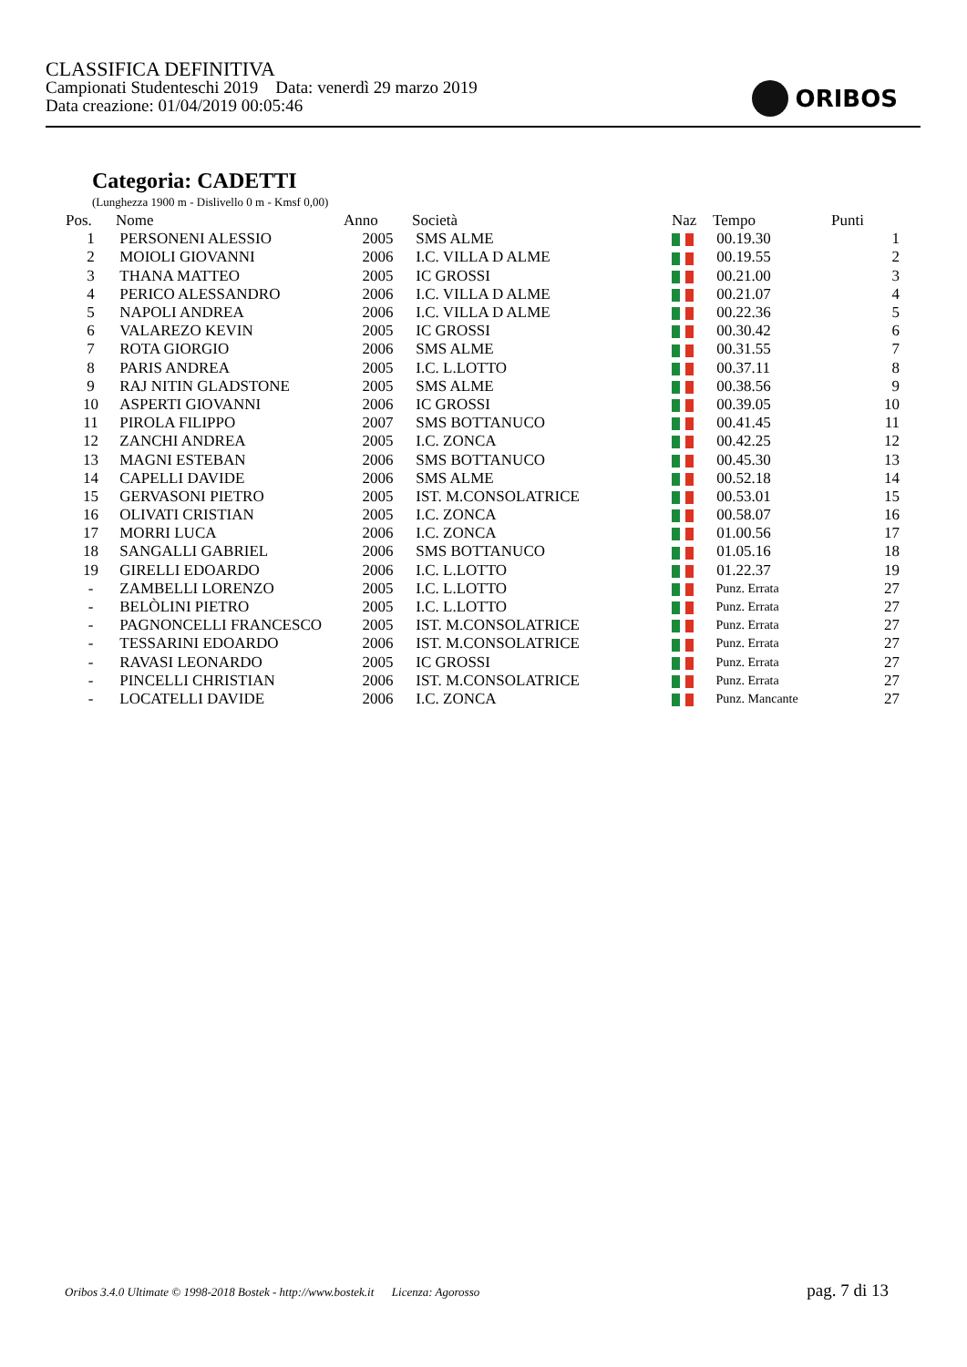CLASSIFICA DEFINITIVA
Campionati Studenteschi 2019 Data: venerdì 29 marzo 2019
Data creazione: 01/04/2019 00:05:46
ORIBOS
Categoria: CADETTI
(Lunghezza 1900 m - Dislivello 0 m - Kmsf 0,00)
| Pos. | Nome | Anno | Società | Naz | Tempo | Punti |
| --- | --- | --- | --- | --- | --- | --- |
| 1 | PERSONENI ALESSIO | 2005 | SMS ALME | | 00.19.30 | 1 |
| 2 | MOIOLI GIOVANNI | 2006 | I.C. VILLA D ALME | | 00.19.55 | 2 |
| 3 | THANA MATTEO | 2005 | IC GROSSI | | 00.21.00 | 3 |
| 4 | PERICO ALESSANDRO | 2006 | I.C. VILLA D ALME | | 00.21.07 | 4 |
| 5 | NAPOLI ANDREA | 2006 | I.C. VILLA D ALME | | 00.22.36 | 5 |
| 6 | VALAREZO KEVIN | 2005 | IC GROSSI | | 00.30.42 | 6 |
| 7 | ROTA GIORGIO | 2006 | SMS ALME | | 00.31.55 | 7 |
| 8 | PARIS ANDREA | 2005 | I.C. L.LOTTO | | 00.37.11 | 8 |
| 9 | RAJ NITIN GLADSTONE | 2005 | SMS ALME | | 00.38.56 | 9 |
| 10 | ASPERTI GIOVANNI | 2006 | IC GROSSI | | 00.39.05 | 10 |
| 11 | PIROLA FILIPPO | 2007 | SMS BOTTANUCO | | 00.41.45 | 11 |
| 12 | ZANCHI ANDREA | 2005 | I.C. ZONCA | | 00.42.25 | 12 |
| 13 | MAGNI ESTEBAN | 2006 | SMS BOTTANUCO | | 00.45.30 | 13 |
| 14 | CAPELLI DAVIDE | 2006 | SMS ALME | | 00.52.18 | 14 |
| 15 | GERVASONI PIETRO | 2005 | IST. M.CONSOLATRICE | | 00.53.01 | 15 |
| 16 | OLIVATI CRISTIAN | 2005 | I.C. ZONCA | | 00.58.07 | 16 |
| 17 | MORRI LUCA | 2006 | I.C. ZONCA | | 01.00.56 | 17 |
| 18 | SANGALLI GABRIEL | 2006 | SMS BOTTANUCO | | 01.05.16 | 18 |
| 19 | GIRELLI EDOARDO | 2006 | I.C. L.LOTTO | | 01.22.37 | 19 |
| - | ZAMBELLI LORENZO | 2005 | I.C. L.LOTTO | | Punz. Errata | 27 |
| - | BELÒLINI PIETRO | 2005 | I.C. L.LOTTO | | Punz. Errata | 27 |
| - | PAGNONCELLI FRANCESCO | 2005 | IST. M.CONSOLATRICE | | Punz. Errata | 27 |
| - | TESSARINI EDOARDO | 2006 | IST. M.CONSOLATRICE | | Punz. Errata | 27 |
| - | RAVASI LEONARDO | 2005 | IC GROSSI | | Punz. Errata | 27 |
| - | PINCELLI CHRISTIAN | 2006 | IST. M.CONSOLATRICE | | Punz. Errata | 27 |
| - | LOCATELLI DAVIDE | 2006 | I.C. ZONCA | | Punz. Mancante | 27 |
Oribos 3.4.0 Ultimate © 1998-2018 Bostek - http://www.bostek.it Licenza: Agorosso
pag. 7 di 13